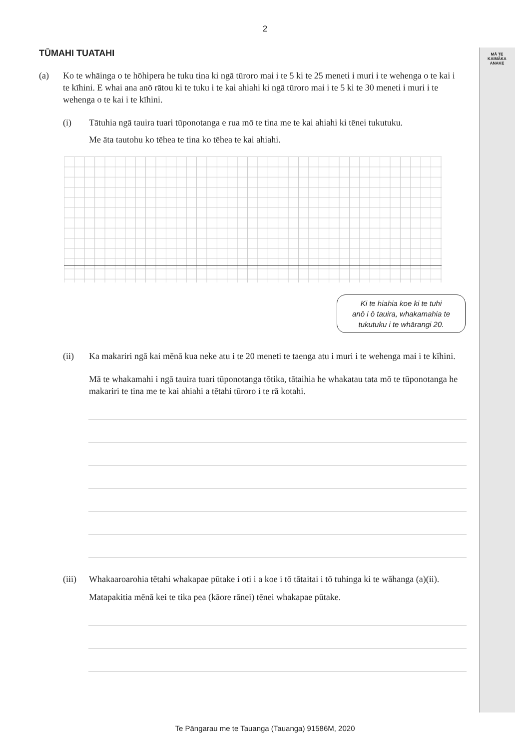MĀ TE
KAIMĀKA
ANAKE
2
TŪMAHI TUATAHI
(a) Ko te whāinga o te hōhipera he tuku tina ki ngā tūroro mai i te 5 ki te 25 meneti i muri i te wehenga o te kai i te kīhini. E whai ana anō rātou ki te tuku i te kai ahiahi ki ngā tūroro mai i te 5 ki te 30 meneti i muri i te wehenga o te kai i te kīhini.
(i) Tātuhia ngā tauira tuari tūponotanga e rua mō te tina me te kai ahiahi ki tēnei tukutuku.
Me āta tautohu ko tēhea te tina ko tēhea te kai ahiahi.
Ki te hiahia koe ki te tuhi
anō i ō tauira, whakamahia te
tukutuku i te whārangi 20.
(ii) Ka makariri ngā kai mēnā kua neke atu i te 20 meneti te taenga atu i muri i te wehenga mai i te kīhini.
Mā te whakamahi i ngā tauira tuari tūponotanga tōtika, tātaihia he whakatau tata mō te tūponotanga he makariri te tina me te kai ahiahi a tētahi tūroro i te rā kotahi.
(iii)
Whakaaroarohia tētahi whakapae pūtake i oti i a koe i tō tātaitai i tō tuhinga ki te wāhanga (a)(ii).
Matapakitia mēnā kei te tika pea (kāore rānei) tēnei whakapae pūtake.
Te Pāngarau me te Tauanga (Tauanga) 91586M, 2020